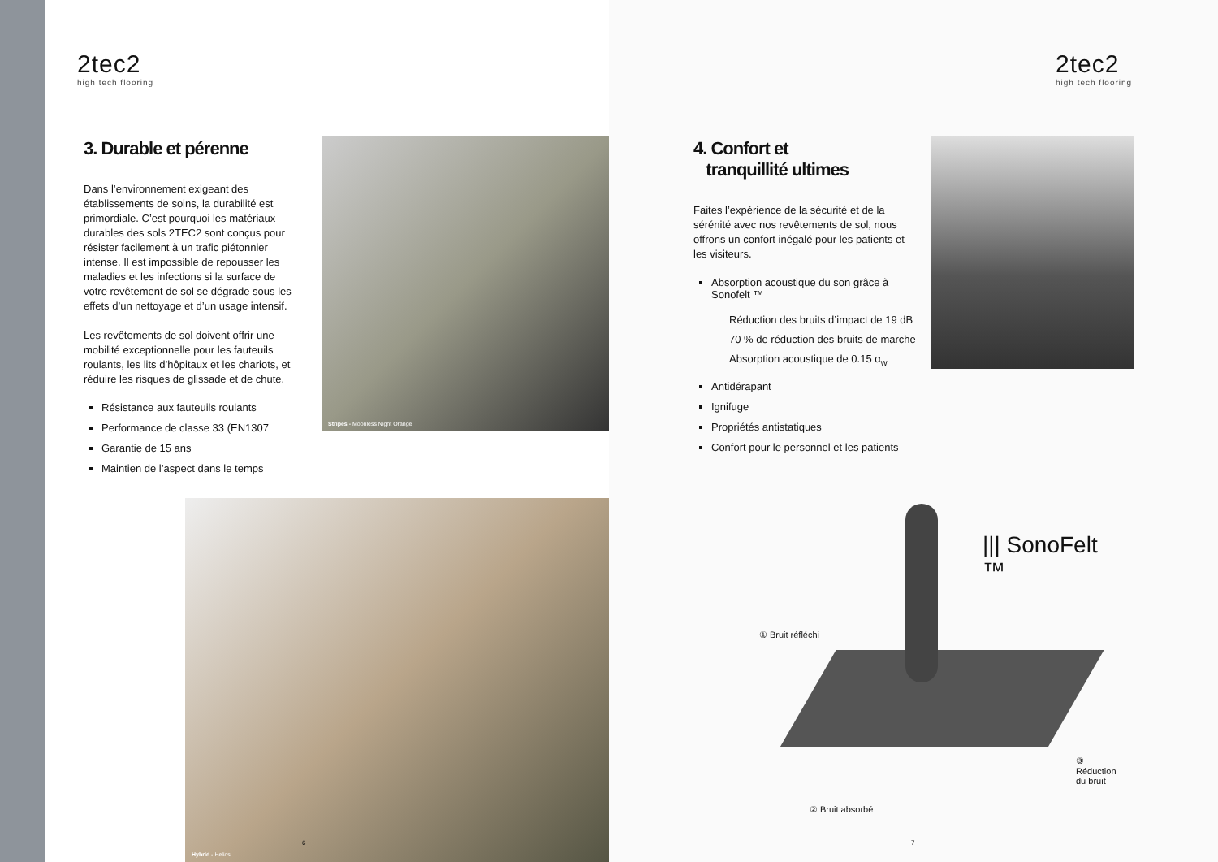2tec2
high tech flooring
3. Durable et pérenne
Dans l’environnement exigeant des établissements de soins, la durabilité est primordiale. C’est pourquoi les matériaux durables des sols 2TEC2 sont conçus pour résister facilement à un trafic piétonnier intense. Il est impossible de repousser les maladies et les infections si la surface de votre revêtement de sol se dégrade sous les effets d’un nettoyage et d’un usage intensif.
Les revêtements de sol doivent offrir une mobilité exceptionnelle pour les fauteuils roulants, les lits d’hôpitaux et les chariots, et réduire les risques de glissade et de chute.
Résistance aux fauteuils roulants
Performance de classe 33 (EN1307
Garantie de 15 ans
Maintien de l’aspect dans le temps
Stripes - Moonless Night Orange
Hybrid - Helios
6
2tec2
high tech flooring
4. Confort et
tranquillité ultimes
Faites l’expérience de la sécurité et de la sérénité avec nos revêtements de sol, nous offrons un confort inégalé pour les patients et les visiteurs.
Absorption acoustique du son grâce à Sonofelt ™
Réduction des bruits d’impact de 19 dB
70 % de réduction des bruits de marche
Absorption acoustique de 0.15 α<sub>w</sub>
Antidérapant
Ignifuge
Propriétés antistatiques
Confort pour le personnel et les patients
||| SonoFelt ™
① Bruit réfléchi
② Bruit absorbé
③ Réduction du bruit
7